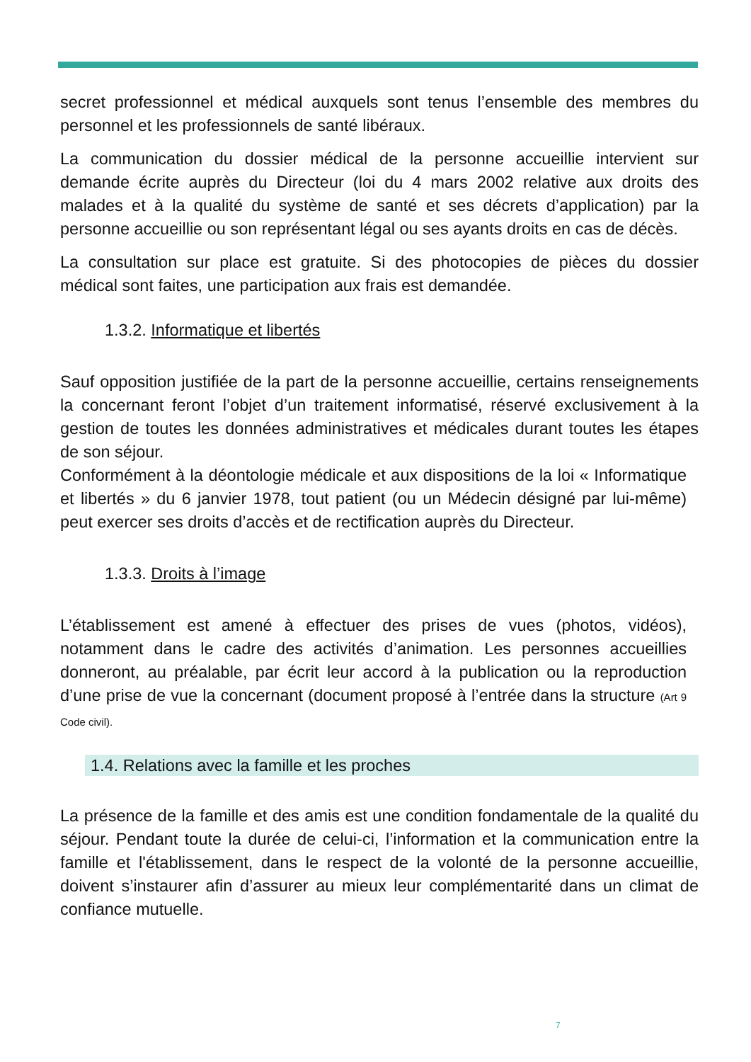secret professionnel et médical auxquels sont tenus l’ensemble des membres du personnel et les professionnels de santé libéraux.
La communication du dossier médical de la personne accueillie intervient sur demande écrite auprès du Directeur (loi du 4 mars 2002 relative aux droits des malades et à la qualité du système de santé et ses décrets d’application) par la personne accueillie ou son représentant légal ou ses ayants droits en cas de décès.
La consultation sur place est gratuite. Si des photocopies de pièces du dossier médical sont faites, une participation aux frais est demandée.
1.3.2. Informatique et libertés
Sauf opposition justifiée de la part de la personne accueillie, certains renseignements la concernant feront l’objet d’un traitement informatisé, réservé exclusivement à la gestion de toutes les données administratives et médicales durant toutes les étapes de son séjour.
Conformément à la déontologie médicale et aux dispositions de la loi « Informatique et libertés » du 6 janvier 1978, tout patient (ou un Médecin désigné par lui-même) peut exercer ses droits d’accès et de rectification auprès du Directeur.
1.3.3. Droits à l’image
L’établissement est amené à effectuer des prises de vues (photos, vidéos), notamment dans le cadre des activités d’animation. Les personnes accueillies donneront, au préalable, par écrit leur accord à la publication ou la reproduction d’une prise de vue la concernant (document proposé à l’entrée dans la structure (Art 9 Code civil).
1.4. Relations avec la famille et les proches
La présence de la famille et des amis est une condition fondamentale de la qualité du séjour. Pendant toute la durée de celui-ci, l’information et la communication entre la famille et l'établissement, dans le respect de la volonté de la personne accueillie, doivent s’instaurer afin d’assurer au mieux leur complémentarité dans un climat de confiance mutuelle.
7